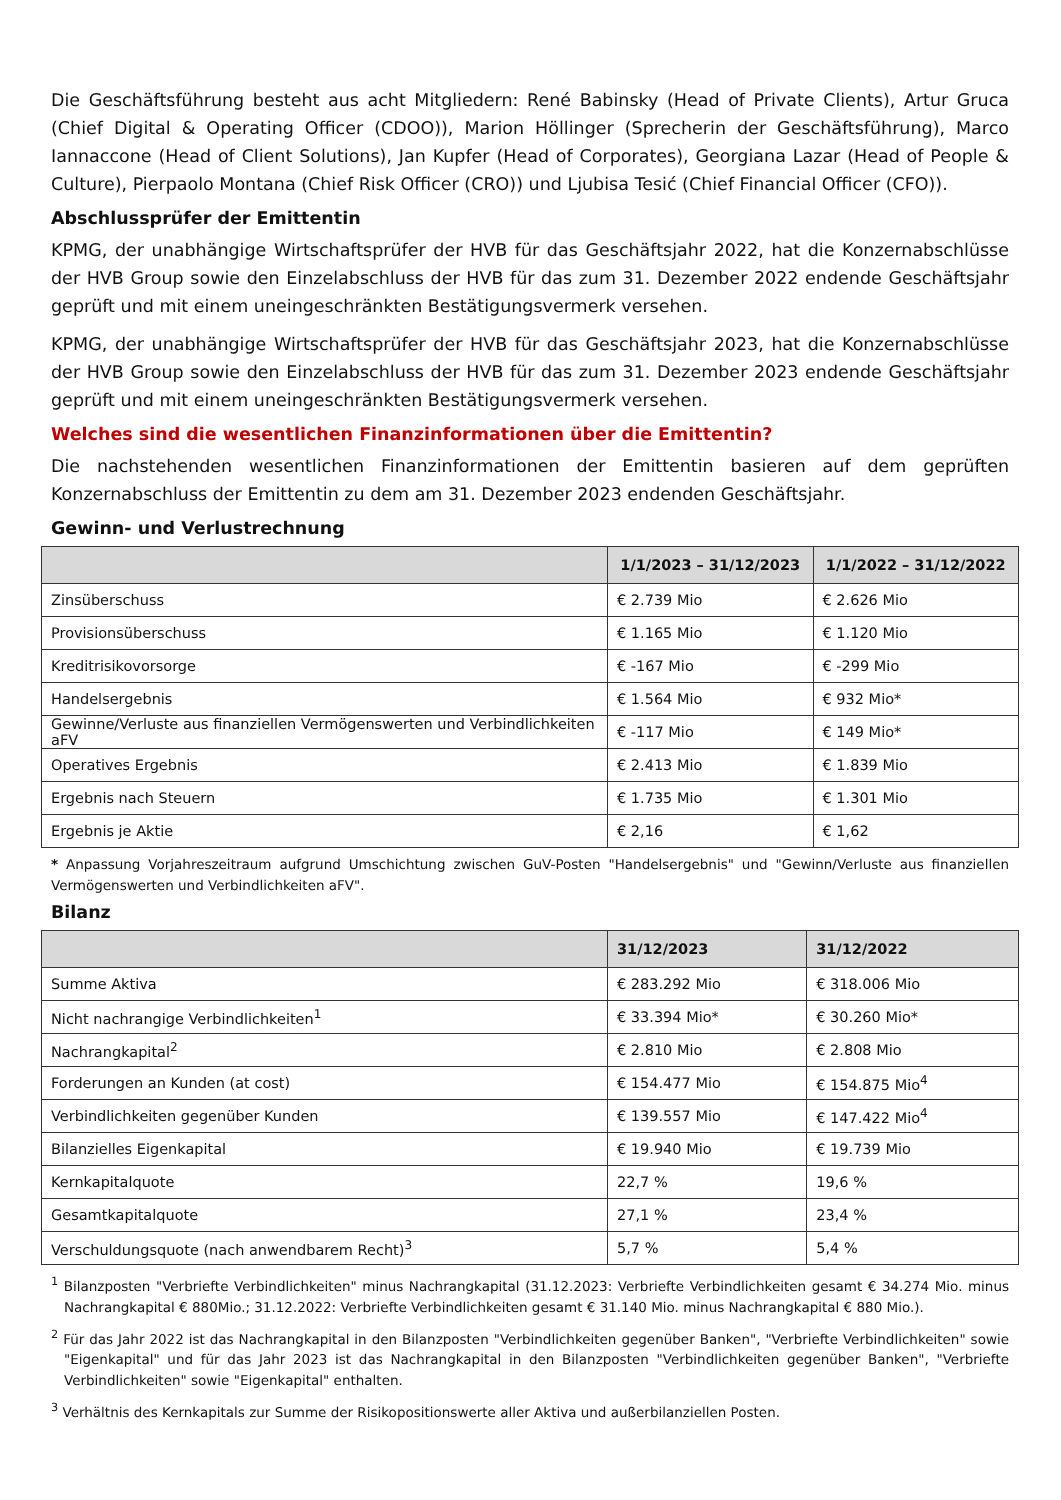Die Geschäftsführung besteht aus acht Mitgliedern: René Babinsky (Head of Private Clients), Artur Gruca (Chief Digital & Operating Officer (CDOO)), Marion Höllinger (Sprecherin der Geschäftsführung), Marco Iannaccone (Head of Client Solutions), Jan Kupfer (Head of Corporates), Georgiana Lazar (Head of People & Culture), Pierpaolo Montana (Chief Risk Officer (CRO)) und Ljubisa Tesić (Chief Financial Officer (CFO)).
Abschlussprüfer der Emittentin
KPMG, der unabhängige Wirtschaftsprüfer der HVB für das Geschäftsjahr 2022, hat die Konzernabschlüsse der HVB Group sowie den Einzelabschluss der HVB für das zum 31. Dezember 2022 endende Geschäftsjahr geprüft und mit einem uneingeschränkten Bestätigungsvermerk versehen.
KPMG, der unabhängige Wirtschaftsprüfer der HVB für das Geschäftsjahr 2023, hat die Konzernabschlüsse der HVB Group sowie den Einzelabschluss der HVB für das zum 31. Dezember 2023 endende Geschäftsjahr geprüft und mit einem uneingeschränkten Bestätigungsvermerk versehen.
Welches sind die wesentlichen Finanzinformationen über die Emittentin?
Die nachstehenden wesentlichen Finanzinformationen der Emittentin basieren auf dem geprüften Konzernabschluss der Emittentin zu dem am 31. Dezember 2023 endenden Geschäftsjahr.
Gewinn- und Verlustrechnung
| | 1/1/2023 – 31/12/2023 | 1/1/2022 – 31/12/2022 |
| --- | --- | --- |
| Zinsüberschuss | € 2.739 Mio | € 2.626 Mio |
| Provisionsüberschuss | € 1.165 Mio | € 1.120 Mio |
| Kreditrisikovorsorge | € -167 Mio | € -299 Mio |
| Handelsergebnis | € 1.564 Mio | € 932 Mio* |
| Gewinne/Verluste aus finanziellen Vermögenswerten und Verbindlichkeiten aFV | € -117 Mio | € 149 Mio* |
| Operatives Ergebnis | € 2.413 Mio | € 1.839 Mio |
| Ergebnis nach Steuern | € 1.735 Mio | € 1.301 Mio |
| Ergebnis je Aktie | € 2,16 | € 1,62 |
* Anpassung Vorjahreszeitraum aufgrund Umschichtung zwischen GuV-Posten "Handelsergebnis" und "Gewinn/Verluste aus finanziellen Vermögenswerten und Verbindlichkeiten aFV".
Bilanz
| | 31/12/2023 | 31/12/2022 |
| --- | --- | --- |
| Summe Aktiva | € 283.292 Mio | € 318.006 Mio |
| Nicht nachrangige Verbindlichkeiten<sup>1</sup> | € 33.394 Mio* | € 30.260 Mio* |
| Nachrangkapital<sup>2</sup> | € 2.810 Mio | € 2.808 Mio |
| Forderungen an Kunden (at cost) | € 154.477 Mio | € 154.875 Mio<sup>4</sup> |
| Verbindlichkeiten gegenüber Kunden | € 139.557 Mio | € 147.422 Mio<sup>4</sup> |
| Bilanzielles Eigenkapital | € 19.940 Mio | € 19.739 Mio |
| Kernkapitalquote | 22,7 % | 19,6 % |
| Gesamtkapitalquote | 27,1 % | 23,4 % |
| Verschuldungsquote (nach anwendbarem Recht)<sup>3</sup> | 5,7 % | 5,4 % |
<sup>1</sup> Bilanzposten "Verbriefte Verbindlichkeiten" minus Nachrangkapital (31.12.2023: Verbriefte Verbindlichkeiten gesamt € 34.274 Mio. minus Nachrangkapital € 880Mio.; 31.12.2022: Verbriefte Verbindlichkeiten gesamt € 31.140 Mio. minus Nachrangkapital € 880 Mio.).
<sup>2</sup> Für das Jahr 2022 ist das Nachrangkapital in den Bilanzposten "Verbindlichkeiten gegenüber Banken", "Verbriefte Verbindlichkeiten" sowie "Eigenkapital" und für das Jahr 2023 ist das Nachrangkapital in den Bilanzposten "Verbindlichkeiten gegenüber Banken", "Verbriefte Verbindlichkeiten" sowie "Eigenkapital" enthalten.
<sup>3</sup> Verhältnis des Kernkapitals zur Summe der Risikopositionswerte aller Aktiva und außerbilanziellen Posten.